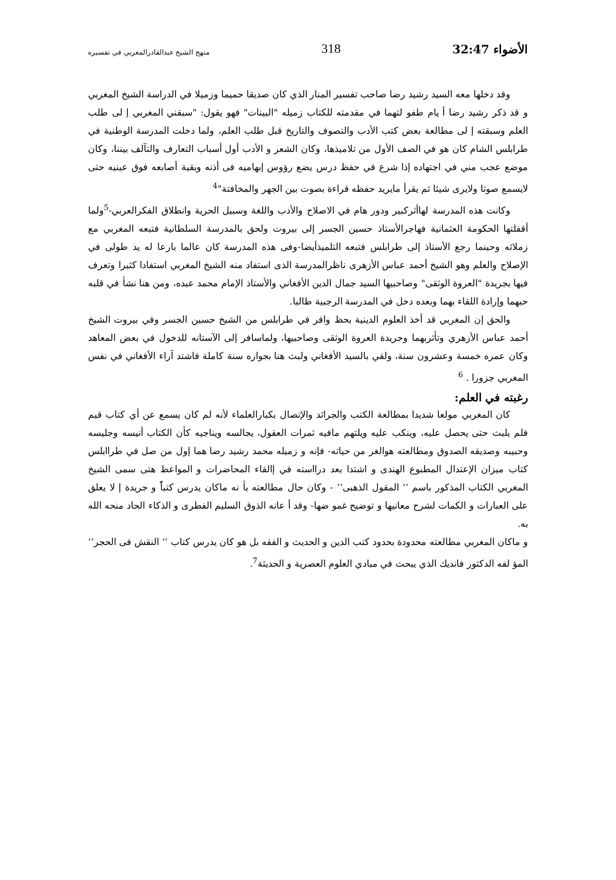الأضواء 32:47 318 منهج الشيخ عبدالقادرالمغربي في تفسيره
وقد دخلها معه السيد رشيد رضا صاحب تفسير المنار الذي كان صديقا حميما وزميلا في الدراسة الشيخ المغربي و قد ذكر رشيد رضا أ يام طفو لتهما في مقدمته للكتاب زميله "البينات" فهو يقول: "سبقني المغربي إ لى طلب العلم وسبقته إ لى مطالعة بعض كتب الأدب والتصوف والتاريخ قبل طلب العلم، ولما دخلت المدرسة الوطنية في طرابلس الشام كان هو في الصف الأول من تلاميذها، وكان الشعر و الأدب أول أسباب التعارف والتآلف بيننا، وكان موضع عجب مني في اجتهاده إذا شرع في حفظ درس يضع رؤوس إبهاميه فى أذنه وبقية أصابعه فوق عينيه حتى لايسمع صوتا ولايرى شيئا ثم يقرأ مايريد حفظه قراءة بصوت بين الجهر والمخافتة"<sup>4</sup>
وكانت هذه المدرسة لهاأثركبير ودور هام في الاصلاح والأدب واللغة وسبيل الحرية وانطلاق الفكرالعربي-<sup>5</sup>ولما أقفلتها الحكومة العثمانية فهاجرالأستاذ حسين الجسر إلى بيروت ولحق بالمدرسة السلطانية فتبعه المغربي مع زملائه وحينما رجع الأستاذ إلى طرابلس فتبعه التلميذأيضا-وفى هذه المدرسة كان عالما بارعا له يد طولى في الإصلاح والعلم وهو الشيخ أحمد عباس الأزهرى ناظرالمدرسة الذى استفاد منه الشيخ المغربي استفادا كثيرا وتعرف فيها بجريدة "العروة الوثقى" وصاحبيها السيد جمال الدين الأفغاني والأستاذ الإمام محمد عبده، ومن هنا نشأ في قلبه حبهما وإرادة اللقاء بهما وبعده دخل في المدرسة الرجبية طالبا.
والحق إن المغربي قد أخذ العلوم الدينية بحظ وافر في طرابلس من الشيخ حسين الجسر وفي بيروت الشيخ أحمد عباس الأزهري وتأثربهما وجريدة العروة الوثقى وصاحبيها، ولماسافر إلى الآستانه للدخول في بعض المعاهد وكان عمره خمسة وعشرون سنة، ولقي بالسيد الأفغاني ولبث هنا بجواره سنة كاملة فاشتد آراء الأفغاني في نفس المغربي جزورا . <sup>6</sup>
رغبته في العلم:
كان المغربي مولعا شديدا بمطالعة الكتب والجرائد والإتصال بكبارالعلماء لأنه لم كان يسمع عن أي كتاب قيم فلم يلبث حتى يحصل عليه، وينكب عليه ويلتهم مافيه ثمرات العقول، يجالسه ويناجيه كأن الكتاب أنيسه وجليسه وحبيبه وصديقه الصدوق ومطالعته هوالغر من حياته- فإنه و زميله محمد رشيد رضا هما إول من صل في طراابلس كتاب ميزان الإعتدال المطبوع الهندى و اشتدا بعد درااسته في إالقاء المحاضرات و المواعظ هتى سمى الشيخ المغربي الكتاب المذكور باسم ‘‘ المقول الذهبى’’ - وكان حال مطالعته بأ نه ماكان يدرس كتباًً و جريدة إ لا يعلق على العبارات و الكمات لشرح معانيها و توضيح غمو ضها- وقد أ عانه الذوق السليم الفطرى و الذكاء الحاد منحه الله به.
و ماكان المغربي مطالعته محدودة بحدود كتب الدين و الحديث و الفقه بل هو كان يدرس كتاب ‘‘ النقش فى الحجر’’ المؤ لفه الدكتور فانديك الذي يبحث في مبادي العلوم العصرية و الحديثة<sup>7</sup>.